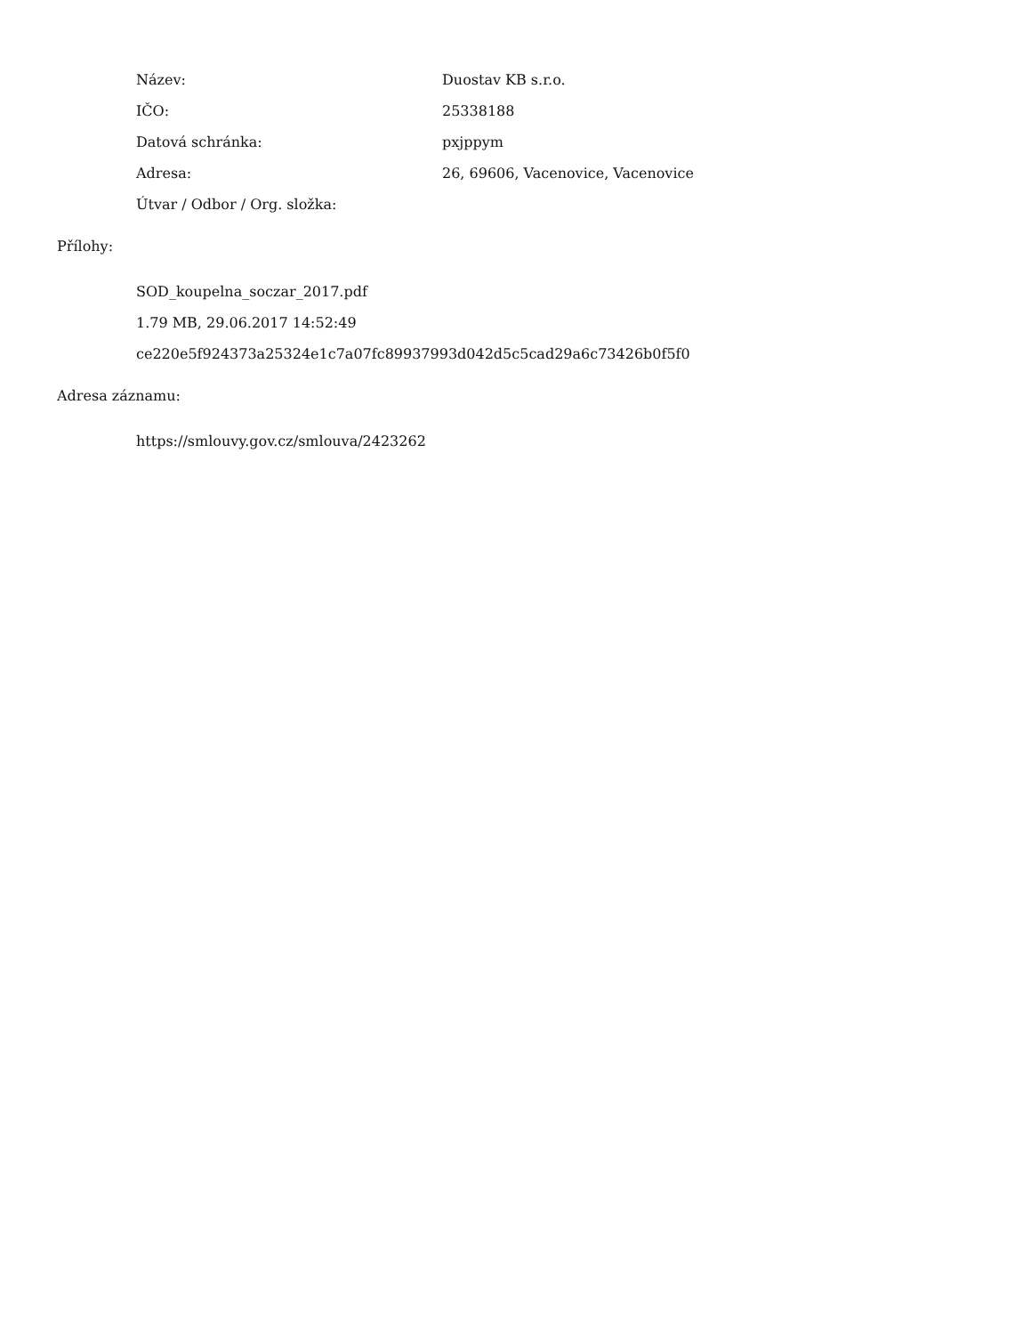| Název: | Duostav KB s.r.o. |
| IČO: | 25338188 |
| Datová schránka: | pxjppym |
| Adresa: | 26, 69606, Vacenovice, Vacenovice |
| Útvar / Odbor / Org. složka: | |
Přílohy:
SOD_koupelna_soczar_2017.pdf
1.79 MB, 29.06.2017 14:52:49
ce220e5f924373a25324e1c7a07fc89937993d042d5c5cad29a6c73426b0f5f0
Adresa záznamu:
https://smlouvy.gov.cz/smlouva/2423262